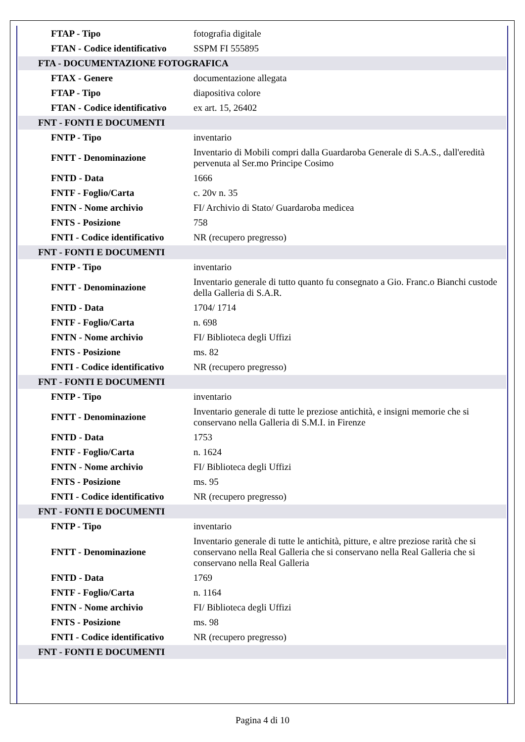| FTAP - Tipo | fotografia digitale |
| FTAN - Codice identificativo | SSPM FI 555895 |
| FTA - DOCUMENTAZIONE FOTOGRAFICA | |
| FTAX - Genere | documentazione allegata |
| FTAP - Tipo | diapositiva colore |
| FTAN - Codice identificativo | ex art. 15, 26402 |
| FNT - FONTI E DOCUMENTI | |
| FNTP - Tipo | inventario |
| FNTT - Denominazione | Inventario di Mobili compri dalla Guardaroba Generale di S.A.S., dall'eredità pervenuta al Ser.mo Principe Cosimo |
| FNTD - Data | 1666 |
| FNTF - Foglio/Carta | c. 20v n. 35 |
| FNTN - Nome archivio | FI/ Archivio di Stato/ Guardaroba medicea |
| FNTS - Posizione | 758 |
| FNTI - Codice identificativo | NR (recupero pregresso) |
| FNT - FONTI E DOCUMENTI | |
| FNTP - Tipo | inventario |
| FNTT - Denominazione | Inventario generale di tutto quanto fu consegnato a Gio. Franc.o Bianchi custode della Galleria di S.A.R. |
| FNTD - Data | 1704/ 1714 |
| FNTF - Foglio/Carta | n. 698 |
| FNTN - Nome archivio | FI/ Biblioteca degli Uffizi |
| FNTS - Posizione | ms. 82 |
| FNTI - Codice identificativo | NR (recupero pregresso) |
| FNT - FONTI E DOCUMENTI | |
| FNTP - Tipo | inventario |
| FNTT - Denominazione | Inventario generale di tutte le preziose antichità, e insigni memorie che si conservano nella Galleria di S.M.I. in Firenze |
| FNTD - Data | 1753 |
| FNTF - Foglio/Carta | n. 1624 |
| FNTN - Nome archivio | FI/ Biblioteca degli Uffizi |
| FNTS - Posizione | ms. 95 |
| FNTI - Codice identificativo | NR (recupero pregresso) |
| FNT - FONTI E DOCUMENTI | |
| FNTP - Tipo | inventario |
| FNTT - Denominazione | Inventario generale di tutte le antichità, pitture, e altre preziose rarità che si conservano nella Real Galleria che si conservano nella Real Galleria che si conservano nella Real Galleria |
| FNTD - Data | 1769 |
| FNTF - Foglio/Carta | n. 1164 |
| FNTN - Nome archivio | FI/ Biblioteca degli Uffizi |
| FNTS - Posizione | ms. 98 |
| FNTI - Codice identificativo | NR (recupero pregresso) |
| FNT - FONTI E DOCUMENTI | |
Pagina 4 di 10